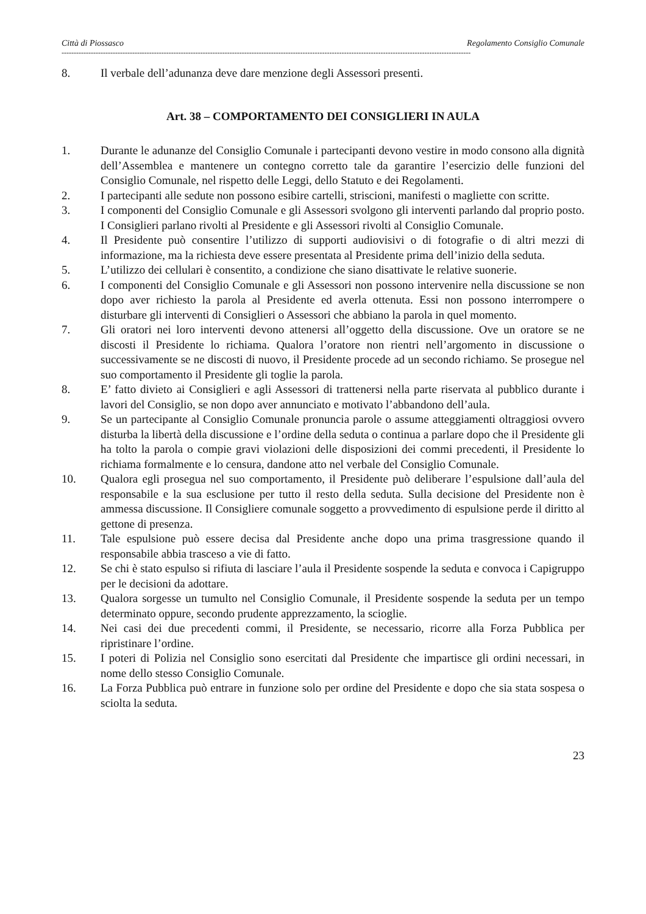Città di Piossasco Regolamento Consiglio Comunale
------------------------------------------------------------------------------------------------------------------------------------------------------------------------
8. Il verbale dell’adunanza deve dare menzione degli Assessori presenti.
Art. 38 – COMPORTAMENTO DEI CONSIGLIERI IN AULA
1. Durante le adunanze del Consiglio Comunale i partecipanti devono vestire in modo consono alla dignità dell’Assemblea e mantenere un contegno corretto tale da garantire l’esercizio delle funzioni del Consiglio Comunale, nel rispetto delle Leggi, dello Statuto e dei Regolamenti.
2. I partecipanti alle sedute non possono esibire cartelli, striscioni, manifesti o magliette con scritte.
3. I componenti del Consiglio Comunale e gli Assessori svolgono gli interventi parlando dal proprio posto. I Consiglieri parlano rivolti al Presidente e gli Assessori rivolti al Consiglio Comunale.
4. Il Presidente può consentire l’utilizzo di supporti audiovisivi o di fotografie o di altri mezzi di informazione, ma la richiesta deve essere presentata al Presidente prima dell’inizio della seduta.
5. L’utilizzo dei cellulari è consentito, a condizione che siano disattivate le relative suonerie.
6. I componenti del Consiglio Comunale e gli Assessori non possono intervenire nella discussione se non dopo aver richiesto la parola al Presidente ed averla ottenuta. Essi non possono interrompere o disturbare gli interventi di Consiglieri o Assessori che abbiano la parola in quel momento.
7. Gli oratori nei loro interventi devono attenersi all’oggetto della discussione. Ove un oratore se ne discosti il Presidente lo richiama. Qualora l’oratore non rientri nell’argomento in discussione o successivamente se ne discosti di nuovo, il Presidente procede ad un secondo richiamo. Se prosegue nel suo comportamento il Presidente gli toglie la parola.
8. E’ fatto divieto ai Consiglieri e agli Assessori di trattenersi nella parte riservata al pubblico durante i lavori del Consiglio, se non dopo aver annunciato e motivato l’abbandono dell’aula.
9. Se un partecipante al Consiglio Comunale pronuncia parole o assume atteggiamenti oltraggiosi ovvero disturba la libertà della discussione e l’ordine della seduta o continua a parlare dopo che il Presidente gli ha tolto la parola o compie gravi violazioni delle disposizioni dei commi precedenti, il Presidente lo richiama formalmente e lo censura, dandone atto nel verbale del Consiglio Comunale.
10. Qualora egli prosegua nel suo comportamento, il Presidente può deliberare l’espulsione dall’aula del responsabile e la sua esclusione per tutto il resto della seduta. Sulla decisione del Presidente non è ammessa discussione. Il Consigliere comunale soggetto a provvedimento di espulsione perde il diritto al gettone di presenza.
11. Tale espulsione può essere decisa dal Presidente anche dopo una prima trasgressione quando il responsabile abbia trasceso a vie di fatto.
12. Se chi è stato espulso si rifiuta di lasciare l’aula il Presidente sospende la seduta e convoca i Capigruppo per le decisioni da adottare.
13. Qualora sorgesse un tumulto nel Consiglio Comunale, il Presidente sospende la seduta per un tempo determinato oppure, secondo prudente apprezzamento, la scioglie.
14. Nei casi dei due precedenti commi, il Presidente, se necessario, ricorre alla Forza Pubblica per ripristinare l’ordine.
15. I poteri di Polizia nel Consiglio sono esercitati dal Presidente che impartisce gli ordini necessari, in nome dello stesso Consiglio Comunale.
16. La Forza Pubblica può entrare in funzione solo per ordine del Presidente e dopo che sia stata sospesa o sciolta la seduta.
23